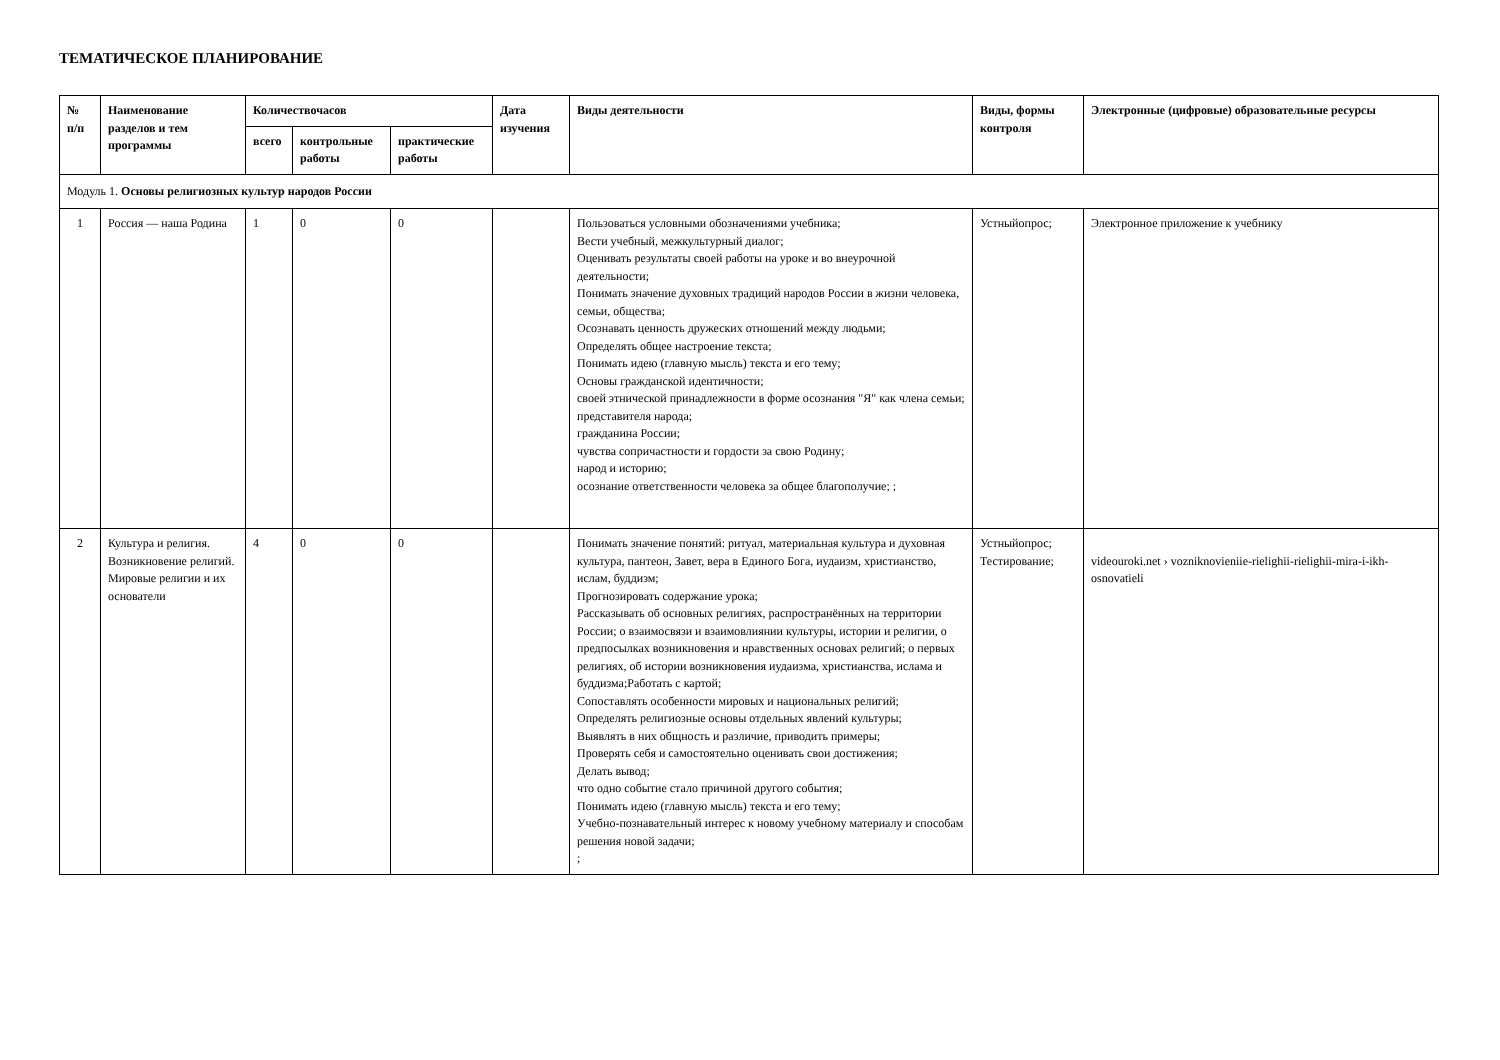ТЕМАТИЧЕСКОЕ ПЛАНИРОВАНИЕ
| № п/п | Наименование разделов и тем программы | Количествочасов | | | Дата изучения | Виды деятельности | Виды, формы контроля | Электронные (цифровые) образовательные ресурсы |
| --- | --- | --- | --- | --- | --- | --- | --- | --- |
| | | всего | контрольные работы | практические работы | | | | |
| Модуль 1. Основы религиозных культур народов России | | | | | | | | |
| 1 | Россия — наша Родина | 1 | 0 | 0 | | Пользоваться условными обозначениями учебника; Вести учебный, межкультурный диалог; Оценивать результаты своей работы на уроке и во внеурочной деятельности; Понимать значение духовных традиций народов России в жизни человека, семьи, общества; Осознавать ценность дружеских отношений между людьми; Определять общее настроение текста; Понимать идею (главную мысль) текста и его тему; Основы гражданской идентичности; своей этнической принадлежности в форме осознания "Я" как члена семьи; представителя народа; гражданина России; чувства сопричастности и гордости за свою Родину; народ и историю; осознание ответственности человека за общее благополучие; ; | Устныйопрос; | Электронное приложение к учебнику |
| 2 | Культура и религия. Возникновение религий. Мировые религии и их основатели | 4 | 0 | 0 | | Понимать значение понятий: ритуал, материальная культура и духовная культура, пантеон, Завет, вера в Единого Бога, иудаизм, христианство, ислам, буддизм; Прогнозировать содержание урока; Рассказывать об основных религиях, распространённых на территории России; о взаимосвязи и взаимовлиянии культуры, истории и религии, о предпосылках возникновения и нравственных основах религий; о первых религиях, об истории возникновения иудаизма, христианства, ислама и буддизма;Работать с картой; Сопоставлять особенности мировых и национальных религий; Определять религиозные основы отдельных явлений культуры; Выявлять в них общность и различие, приводить примеры; Проверять себя и самостоятельно оценивать свои достижения; Делать вывод; что одно событие стало причиной другого события; Понимать идею (главную мысль) текста и его тему; Учебно-познавательный интерес к новому учебному материалу и способам решения новой задачи; ; | Устныйопрос; Тестирование; | videouroki.net › vozniknovieniie-rielighii-rielighii-mira-i-ikh-osnovatieli |